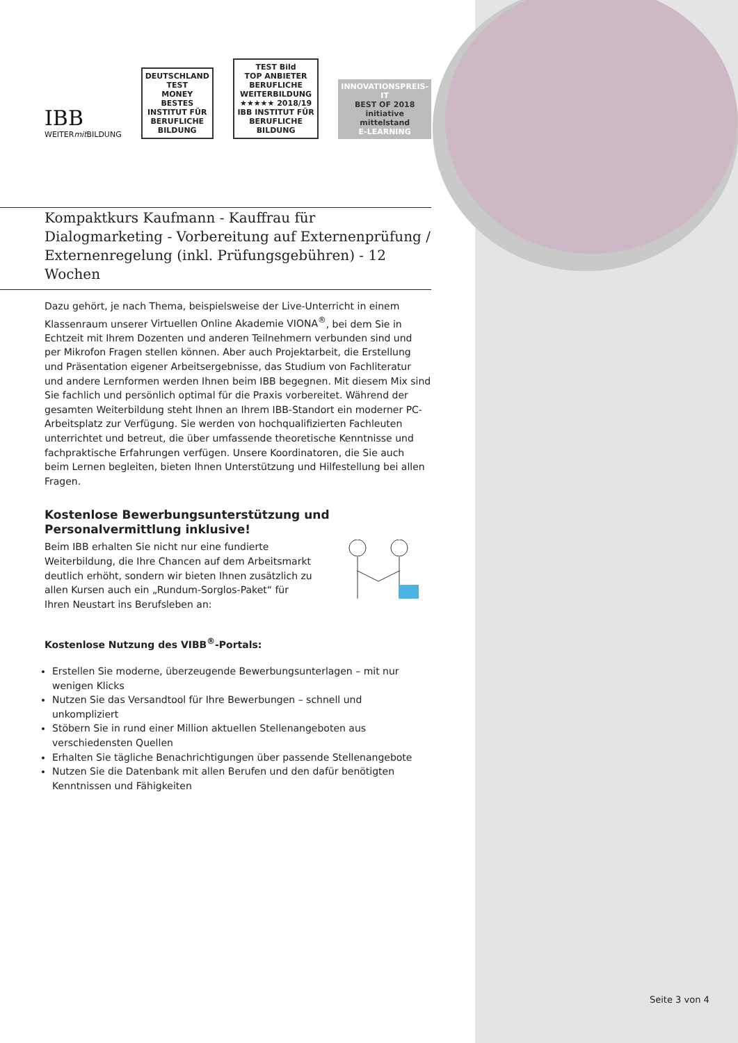IBB
WEITERmit BILDUNG
DEUTSCHLAND TEST
MONEY
BESTES
INSTITUT FÜR BERUFLICHE BILDUNG
TEST Bild
TOP ANBIETER BERUFLICHE WEITERBILDUNG
★★★★★ 2018/19
IBB INSTITUT FÜR BERUFLICHE BILDUNG
INNOVATIONSPREIS-IT
BEST OF 2018
initiative mittelstand
E-LEARNING
Kompaktkurs Kaufmann - Kauffrau für Dialogmarketing - Vorbereitung auf Externenprüfung / Externenregelung (inkl. Prüfungsgebühren) - 12 Wochen
Dazu gehört, je nach Thema, beispielsweise der Live-Unterricht in einem Klassenraum unserer Virtuellen Online Akademie VIONA<sup>®</sup>, bei dem Sie in Echtzeit mit Ihrem Dozenten und anderen Teilnehmern verbunden sind und per Mikrofon Fragen stellen können. Aber auch Projektarbeit, die Erstellung und Präsentation eigener Arbeitsergebnisse, das Studium von Fachliteratur und andere Lernformen werden Ihnen beim IBB begegnen. Mit diesem Mix sind Sie fachlich und persönlich optimal für die Praxis vorbereitet. Während der gesamten Weiterbildung steht Ihnen an Ihrem IBB-Standort ein moderner PC-Arbeitsplatz zur Verfügung. Sie werden von hochqualifizierten Fachleuten unterrichtet und betreut, die über umfassende theoretische Kenntnisse und fachpraktische Erfahrungen verfügen. Unsere Koordinatoren, die Sie auch beim Lernen begleiten, bieten Ihnen Unterstützung und Hilfestellung bei allen Fragen.
Kostenlose Bewerbungsunterstützung und Personalvermittlung inklusive!
Beim IBB erhalten Sie nicht nur eine fundierte Weiterbildung, die Ihre Chancen auf dem Arbeitsmarkt deutlich erhöht, sondern wir bieten Ihnen zusätzlich zu allen Kursen auch ein „Rundum-Sorglos-Paket“ für Ihren Neustart ins Berufsleben an:
Kostenlose Nutzung des VIBB<sup>®</sup>-Portals:
Erstellen Sie moderne, überzeugende Bewerbungsunterlagen – mit nur wenigen Klicks
Nutzen Sie das Versandtool für Ihre Bewerbungen – schnell und unkompliziert
Stöbern Sie in rund einer Million aktuellen Stellenangeboten aus verschiedensten Quellen
Erhalten Sie tägliche Benachrichtigungen über passende Stellenangebote
Nutzen Sie die Datenbank mit allen Berufen und den dafür benötigten Kenntnissen und Fähigkeiten
Seite 3 von 4